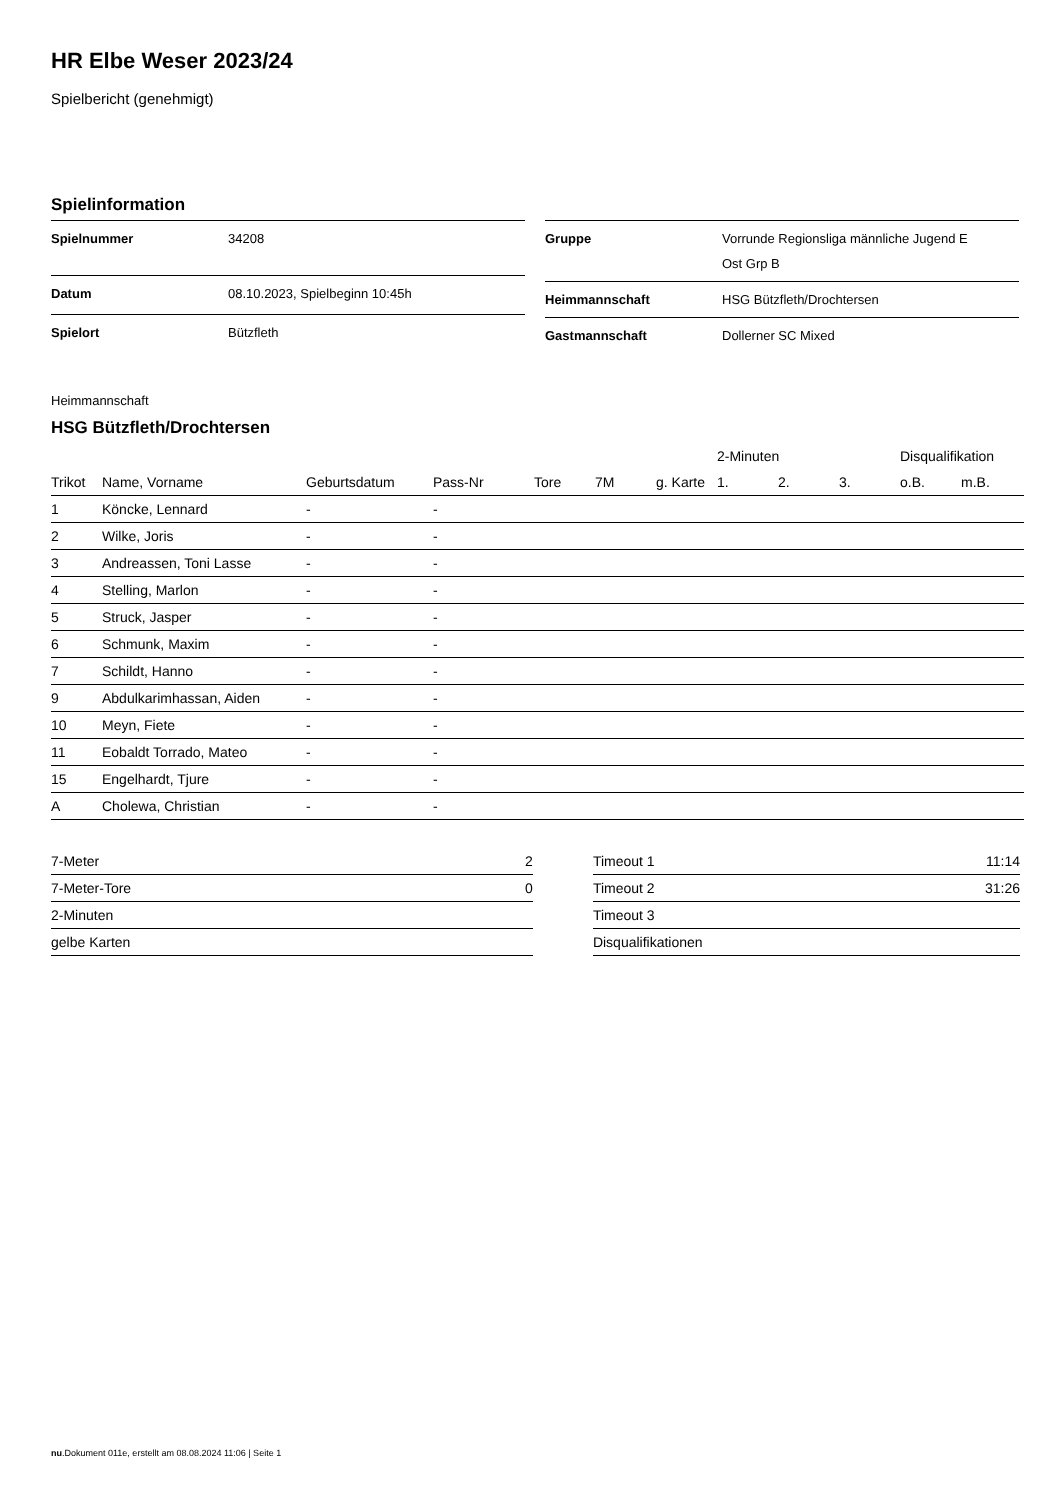HR Elbe Weser 2023/24
Spielbericht (genehmigt)
Spielinformation
| Spielnummer | 34208 |
| Datum | 08.10.2023, Spielbeginn 10:45h |
| Spielort | Bützfleth |
| Gruppe | Vorrunde Regionsliga männliche Jugend E Ost Grp B |
| Heimmannschaft | HSG Bützfleth/Drochtersen |
| Gastmannschaft | Dollerner SC Mixed |
Heimmannschaft
HSG Bützfleth/Drochtersen
| | | | | | | | 2-Minuten | | | Disqualifikation | |
| --- | --- | --- | --- | --- | --- | --- | --- | --- | --- | --- | --- |
| Trikot | Name, Vorname | Geburtsdatum | Pass-Nr | Tore | 7M | g. Karte | 1. | 2. | 3. | o.B. | m.B. |
| 1 | Köncke, Lennard | - | - | | | | | | | | |
| 2 | Wilke, Joris | - | - | | | | | | | | |
| 3 | Andreassen, Toni Lasse | - | - | | | | | | | | |
| 4 | Stelling, Marlon | - | - | | | | | | | | |
| 5 | Struck, Jasper | - | - | | | | | | | | |
| 6 | Schmunk, Maxim | - | - | | | | | | | | |
| 7 | Schildt, Hanno | - | - | | | | | | | | |
| 9 | Abdulkarimhassan, Aiden | - | - | | | | | | | | |
| 10 | Meyn, Fiete | - | - | | | | | | | | |
| 11 | Eobaldt Torrado, Mateo | - | - | | | | | | | | |
| 15 | Engelhardt, Tjure | - | - | | | | | | | | |
| A | Cholewa, Christian | - | - | | | | | | | | |
| 7-Meter | 2 |
| 7-Meter-Tore | 0 |
| 2-Minuten | |
| gelbe Karten | |
| Timeout 1 | 11:14 |
| Timeout 2 | 31:26 |
| Timeout 3 | |
| Disqualifikationen | |
nu.Dokument 011e, erstellt am 08.08.2024 11:06 | Seite 1